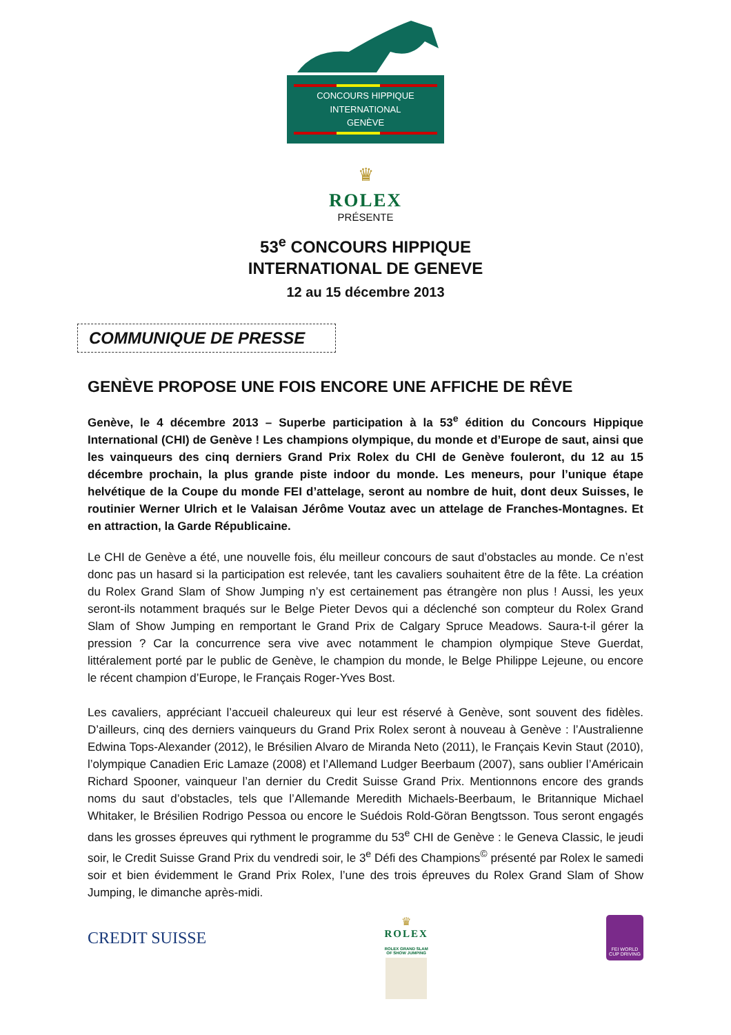CONCOURS HIPPIQUE INTERNATIONAL
GENÈVE
♛
ROLEX
PRÉSENTE
53<sup>e</sup> CONCOURS HIPPIQUE
INTERNATIONAL DE GENEVE
12 au 15 décembre 2013
COMMUNIQUE DE PRESSE
GENÈVE PROPOSE UNE FOIS ENCORE UNE AFFICHE DE RÊVE
Genève, le 4 décembre 2013 – Superbe participation à la 53<sup>e</sup> édition du Concours Hippique International (CHI) de Genève ! Les champions olympique, du monde et d’Europe de saut, ainsi que les vainqueurs des cinq derniers Grand Prix Rolex du CHI de Genève fouleront, du 12 au 15 décembre prochain, la plus grande piste indoor du monde. Les meneurs, pour l’unique étape helvétique de la Coupe du monde FEI d’attelage, seront au nombre de huit, dont deux Suisses, le routinier Werner Ulrich et le Valaisan Jérôme Voutaz avec un attelage de Franches-Montagnes. Et en attraction, la Garde Républicaine.
Le CHI de Genève a été, une nouvelle fois, élu meilleur concours de saut d’obstacles au monde. Ce n’est donc pas un hasard si la participation est relevée, tant les cavaliers souhaitent être de la fête. La création du Rolex Grand Slam of Show Jumping n’y est certainement pas étrangère non plus ! Aussi, les yeux seront-ils notamment braqués sur le Belge Pieter Devos qui a déclenché son compteur du Rolex Grand Slam of Show Jumping en remportant le Grand Prix de Calgary Spruce Meadows. Saura-t-il gérer la pression ? Car la concurrence sera vive avec notamment le champion olympique Steve Guerdat, littéralement porté par le public de Genève, le champion du monde, le Belge Philippe Lejeune, ou encore le récent champion d’Europe, le Français Roger-Yves Bost.
Les cavaliers, appréciant l’accueil chaleureux qui leur est réservé à Genève, sont souvent des fidèles. D’ailleurs, cinq des derniers vainqueurs du Grand Prix Rolex seront à nouveau à Genève : l’Australienne Edwina Tops-Alexander (2012), le Brésilien Alvaro de Miranda Neto (2011), le Français Kevin Staut (2010), l’olympique Canadien Eric Lamaze (2008) et l’Allemand Ludger Beerbaum (2007), sans oublier l’Américain Richard Spooner, vainqueur l’an dernier du Credit Suisse Grand Prix. Mentionnons encore des grands noms du saut d’obstacles, tels que l’Allemande Meredith Michaels-Beerbaum, le Britannique Michael Whitaker, le Brésilien Rodrigo Pessoa ou encore le Suédois Rold-Göran Bengtsson. Tous seront engagés dans les grosses épreuves qui rythment le programme du 53<sup>e</sup> CHI de Genève : le Geneva Classic, le jeudi soir, le Credit Suisse Grand Prix du vendredi soir, le 3<sup>e</sup> Défi des Champions<sup>©</sup> présenté par Rolex le samedi soir et bien évidemment le Grand Prix Rolex, l’une des trois épreuves du Rolex Grand Slam of Show Jumping, le dimanche après-midi.
CREDIT SUISSE
♛
ROLEX
ROLEX GRAND SLAM
OF SHOW JUMPING
FEI WORLD CUP DRIVING